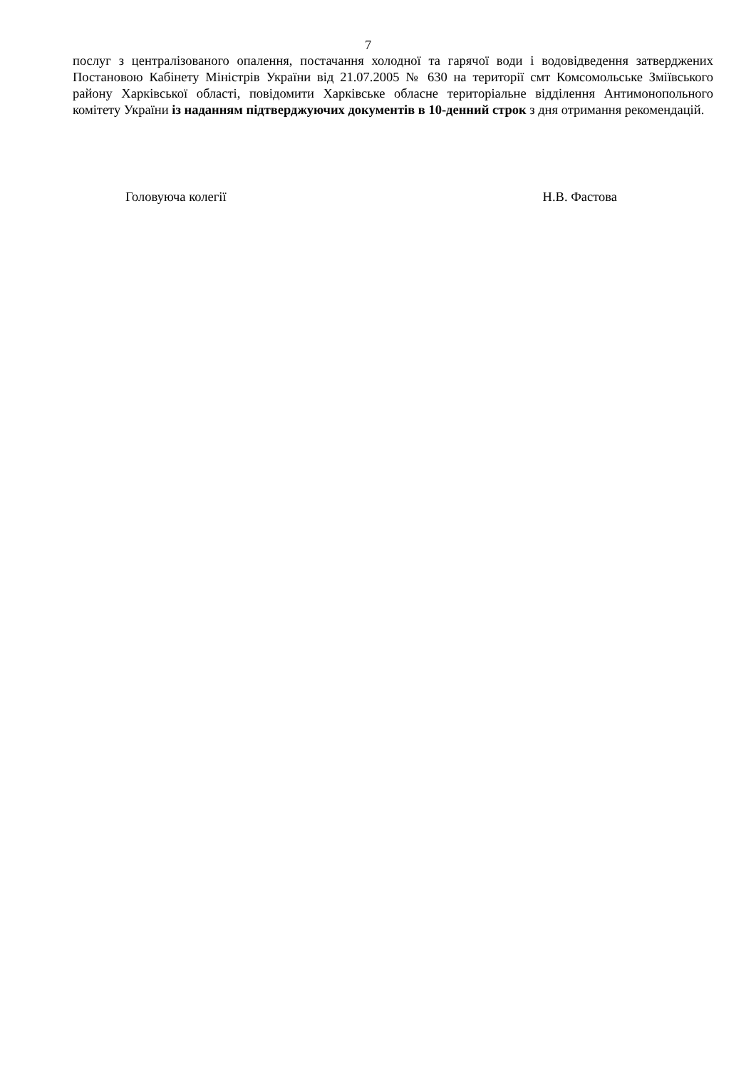7
послуг з централізованого опалення, постачання холодної та гарячої води і водовідведення затверджених Постановою Кабінету Міністрів України від 21.07.2005 № 630 на території смт Комсомольське Зміївського району Харківської області, повідомити Харківське обласне територіальне відділення Антимонопольного комітету України із наданням підтверджуючих документів в 10-денний строк з дня отримання рекомендацій.
Головуюча колегії Н.В. Фастова